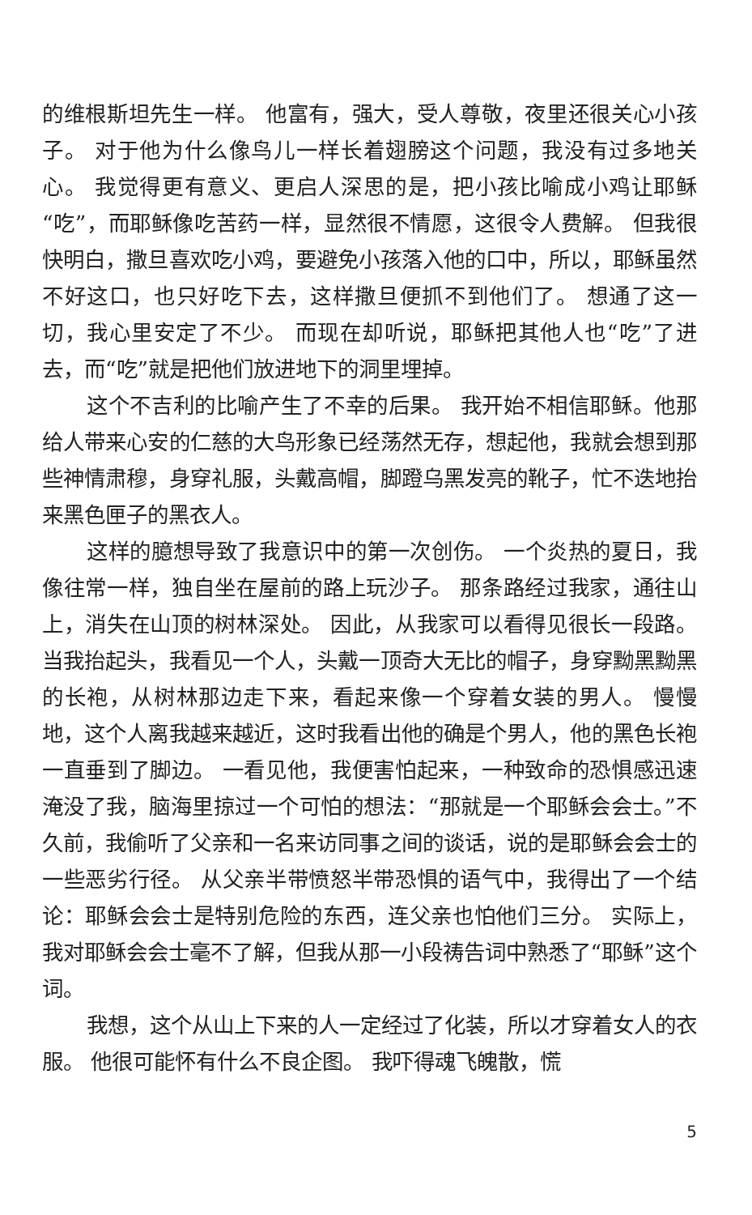的维根斯坦先生一样。 他富有，强大，受人尊敬，夜里还很关心小孩子。 对于他为什么像鸟儿一样长着翅膀这个问题，我没有过多地关心。 我觉得更有意义、更启人深思的是，把小孩比喻成小鸡让耶稣“吃”，而耶稣像吃苦药一样，显然很不情愿，这很令人费解。 但我很快明白，撒旦喜欢吃小鸡，要避免小孩落入他的口中，所以，耶稣虽然不好这口，也只好吃下去，这样撒旦便抓不到他们了。 想通了这一切，我心里安定了不少。 而现在却听说，耶稣把其他人也“吃”了进去，而“吃”就是把他们放进地下的洞里埋掉。
这个不吉利的比喻产生了不幸的后果。 我开始不相信耶稣。他那给人带来心安的仁慈的大鸟形象已经荡然无存，想起他，我就会想到那些神情肃穆，身穿礼服，头戴高帽，脚蹬乌黑发亮的靴子，忙不迭地抬来黑色匣子的黑衣人。
这样的臆想导致了我意识中的第一次创伤。 一个炎热的夏日，我像往常一样，独自坐在屋前的路上玩沙子。 那条路经过我家，通往山上，消失在山顶的树林深处。 因此，从我家可以看得见很长一段路。 当我抬起头，我看见一个人，头戴一顶奇大无比的帽子，身穿黝黑黝黑的长袍，从树林那边走下来，看起来像一个穿着女装的男人。 慢慢地，这个人离我越来越近，这时我看出他的确是个男人，他的黑色长袍一直垂到了脚边。 一看见他，我便害怕起来，一种致命的恐惧感迅速淹没了我，脑海里掠过一个可怕的想法：“那就是一个耶稣会会士。”不久前，我偷听了父亲和一名来访同事之间的谈话，说的是耶稣会会士的一些恶劣行径。 从父亲半带愤怒半带恐惧的语气中，我得出了一个结论：耶稣会会士是特别危险的东西，连父亲也怕他们三分。 实际上，我对耶稣会会士毫不了解，但我从那一小段祷告词中熟悉了“耶稣”这个词。
我想，这个从山上下来的人一定经过了化装，所以才穿着女人的衣服。 他很可能怀有什么不良企图。 我吓得魂飞魄散，慌
5